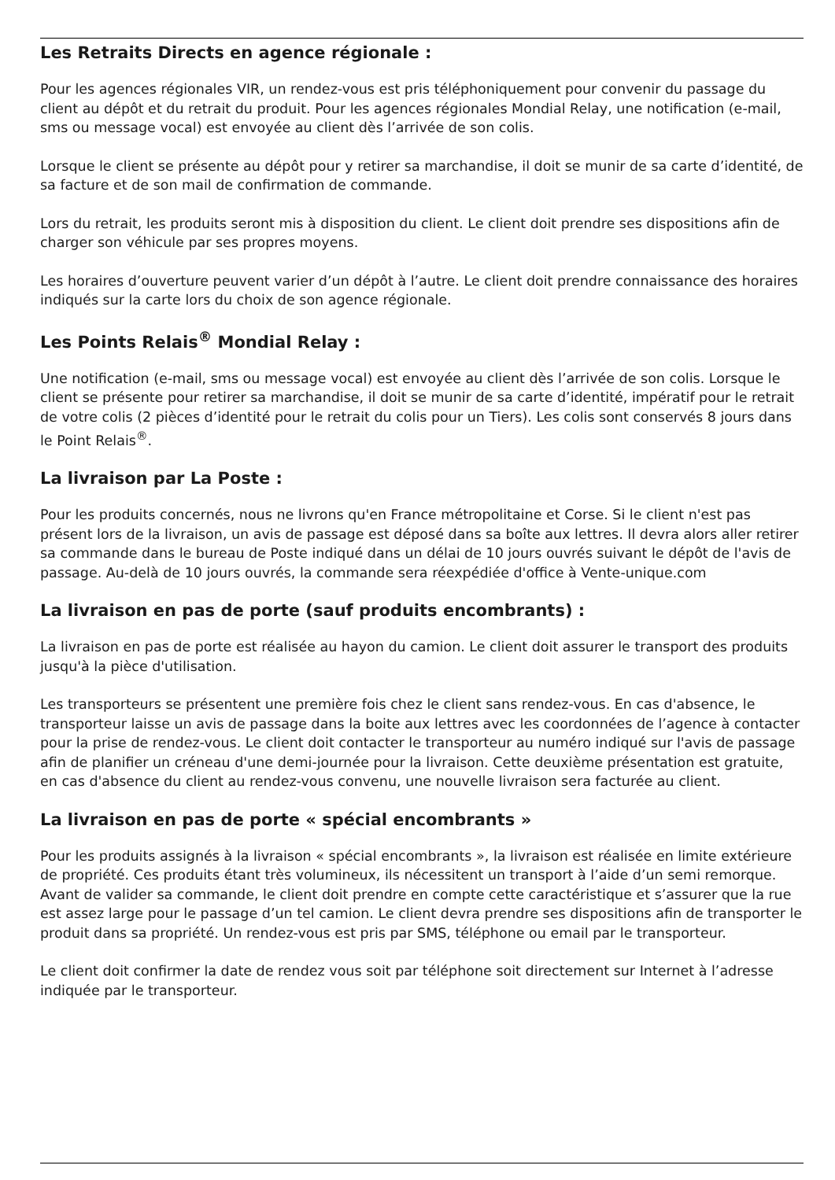Les Retraits Directs en agence régionale :
Pour les agences régionales VIR, un rendez-vous est pris téléphoniquement pour convenir du passage du client au dépôt et du retrait du produit. Pour les agences régionales Mondial Relay, une notification (e-mail, sms ou message vocal) est envoyée au client dès l’arrivée de son colis.
Lorsque le client se présente au dépôt pour y retirer sa marchandise, il doit se munir de sa carte d’identité, de sa facture et de son mail de confirmation de commande.
Lors du retrait, les produits seront mis à disposition du client. Le client doit prendre ses dispositions afin de charger son véhicule par ses propres moyens.
Les horaires d’ouverture peuvent varier d’un dépôt à l’autre. Le client doit prendre connaissance des horaires indiqués sur la carte lors du choix de son agence régionale.
Les Points Relais<sup>®</sup> Mondial Relay :
Une notification (e-mail, sms ou message vocal) est envoyée au client dès l’arrivée de son colis. Lorsque le client se présente pour retirer sa marchandise, il doit se munir de sa carte d’identité, impératif pour le retrait de votre colis (2 pièces d’identité pour le retrait du colis pour un Tiers). Les colis sont conservés 8 jours dans le Point Relais<sup>®</sup>.
La livraison par La Poste :
Pour les produits concernés, nous ne livrons qu'en France métropolitaine et Corse. Si le client n'est pas présent lors de la livraison, un avis de passage est déposé dans sa boîte aux lettres. Il devra alors aller retirer sa commande dans le bureau de Poste indiqué dans un délai de 10 jours ouvrés suivant le dépôt de l'avis de passage. Au-delà de 10 jours ouvrés, la commande sera réexpédiée d'office à Vente-unique.com
La livraison en pas de porte (sauf produits encombrants) :
La livraison en pas de porte est réalisée au hayon du camion. Le client doit assurer le transport des produits jusqu'à la pièce d'utilisation.
Les transporteurs se présentent une première fois chez le client sans rendez-vous. En cas d'absence, le transporteur laisse un avis de passage dans la boite aux lettres avec les coordonnées de l’agence à contacter pour la prise de rendez-vous. Le client doit contacter le transporteur au numéro indiqué sur l'avis de passage afin de planifier un créneau d'une demi-journée pour la livraison. Cette deuxième présentation est gratuite, en cas d'absence du client au rendez-vous convenu, une nouvelle livraison sera facturée au client.
La livraison en pas de porte « spécial encombrants »
Pour les produits assignés à la livraison « spécial encombrants », la livraison est réalisée en limite extérieure de propriété. Ces produits étant très volumineux, ils nécessitent un transport à l’aide d’un semi remorque. Avant de valider sa commande, le client doit prendre en compte cette caractéristique et s’assurer que la rue est assez large pour le passage d’un tel camion. Le client devra prendre ses dispositions afin de transporter le produit dans sa propriété. Un rendez-vous est pris par SMS, téléphone ou email par le transporteur.
Le client doit confirmer la date de rendez vous soit par téléphone soit directement sur Internet à l’adresse indiquée par le transporteur.